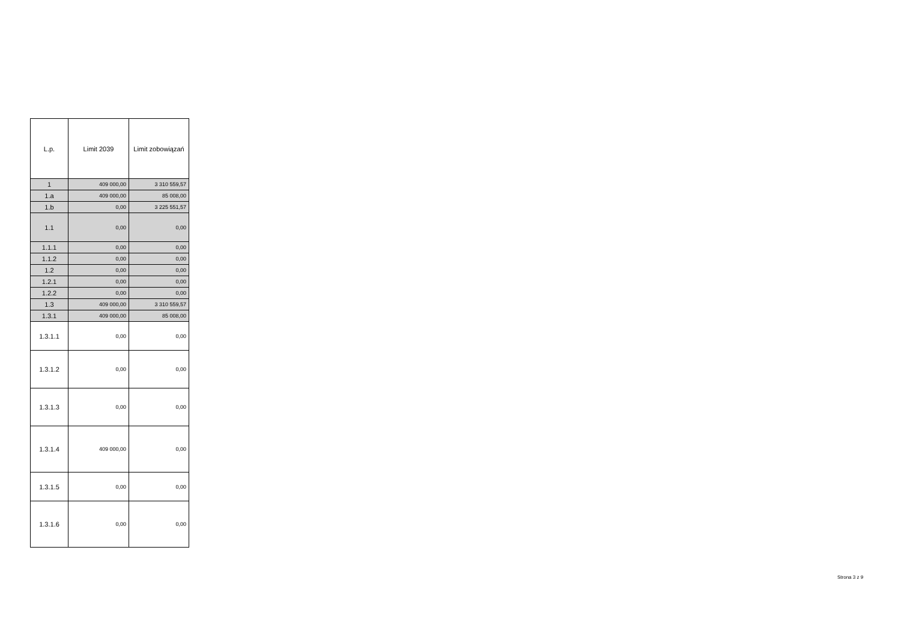| L.p. | Limit 2039 | Limit zobowiązań |
| --- | --- | --- |
| 1 | 409 000,00 | 3 310 559,57 |
| 1.a | 409 000,00 | 85 008,00 |
| 1.b | 0,00 | 3 225 551,57 |
| 1.1 | 0,00 | 0,00 |
| 1.1.1 | 0,00 | 0,00 |
| 1.1.2 | 0,00 | 0,00 |
| 1.2 | 0,00 | 0,00 |
| 1.2.1 | 0,00 | 0,00 |
| 1.2.2 | 0,00 | 0,00 |
| 1.3 | 409 000,00 | 3 310 559,57 |
| 1.3.1 | 409 000,00 | 85 008,00 |
| 1.3.1.1 | 0,00 | 0,00 |
| 1.3.1.2 | 0,00 | 0,00 |
| 1.3.1.3 | 0,00 | 0,00 |
| 1.3.1.4 | 409 000,00 | 0,00 |
| 1.3.1.5 | 0,00 | 0,00 |
| 1.3.1.6 | 0,00 | 0,00 |
Strona 3 z 9